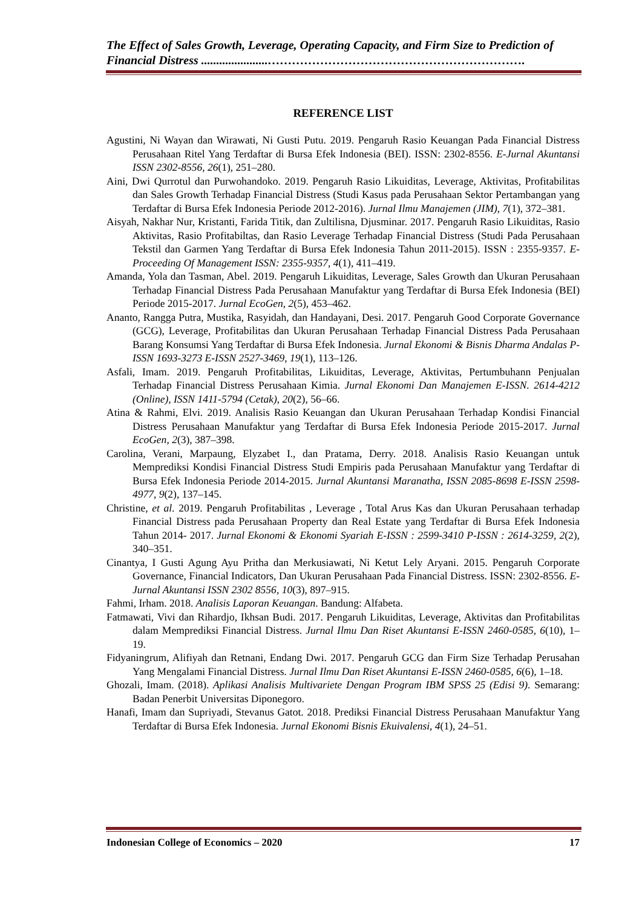The Effect of Sales Growth, Leverage, Operating Capacity, and Firm Size to Prediction of Financial Distress ......................……………………………………………………….
REFERENCE LIST
Agustini, Ni Wayan dan Wirawati, Ni Gusti Putu. 2019. Pengaruh Rasio Keuangan Pada Financial Distress Perusahaan Ritel Yang Terdaftar di Bursa Efek Indonesia (BEI). ISSN: 2302-8556. E-Jurnal Akuntansi ISSN 2302-8556, 26(1), 251–280.
Aini, Dwi Qurrotul dan Purwohandoko. 2019. Pengaruh Rasio Likuiditas, Leverage, Aktivitas, Profitabilitas dan Sales Growth Terhadap Financial Distress (Studi Kasus pada Perusahaan Sektor Pertambangan yang Terdaftar di Bursa Efek Indonesia Periode 2012-2016). Jurnal Ilmu Manajemen (JIM), 7(1), 372–381.
Aisyah, Nakhar Nur, Kristanti, Farida Titik, dan Zultilisna, Djusminar. 2017. Pengaruh Rasio Likuiditas, Rasio Aktivitas, Rasio Profitabiltas, dan Rasio Leverage Terhadap Financial Distress (Studi Pada Perusahaan Tekstil dan Garmen Yang Terdaftar di Bursa Efek Indonesia Tahun 2011-2015). ISSN : 2355-9357. E- Proceeding Of Management ISSN: 2355-9357, 4(1), 411–419.
Amanda, Yola dan Tasman, Abel. 2019. Pengaruh Likuiditas, Leverage, Sales Growth dan Ukuran Perusahaan Terhadap Financial Distress Pada Perusahaan Manufaktur yang Terdaftar di Bursa Efek Indonesia (BEI) Periode 2015-2017. Jurnal EcoGen, 2(5), 453–462.
Ananto, Rangga Putra, Mustika, Rasyidah, dan Handayani, Desi. 2017. Pengaruh Good Corporate Governance (GCG), Leverage, Profitabilitas dan Ukuran Perusahaan Terhadap Financial Distress Pada Perusahaan Barang Konsumsi Yang Terdaftar di Bursa Efek Indonesia. Jurnal Ekonomi & Bisnis Dharma Andalas P-ISSN 1693-3273 E-ISSN 2527-3469, 19(1), 113–126.
Asfali, Imam. 2019. Pengaruh Profitabilitas, Likuiditas, Leverage, Aktivitas, Pertumbuhann Penjualan Terhadap Financial Distress Perusahaan Kimia. Jurnal Ekonomi Dan Manajemen E-ISSN. 2614-4212 (Online), ISSN 1411-5794 (Cetak), 20(2), 56–66.
Atina & Rahmi, Elvi. 2019. Analisis Rasio Keuangan dan Ukuran Perusahaan Terhadap Kondisi Financial Distress Perusahaan Manufaktur yang Terdaftar di Bursa Efek Indonesia Periode 2015-2017. Jurnal EcoGen, 2(3), 387–398.
Carolina, Verani, Marpaung, Elyzabet I., dan Pratama, Derry. 2018. Analisis Rasio Keuangan untuk Memprediksi Kondisi Financial Distress Studi Empiris pada Perusahaan Manufaktur yang Terdaftar di Bursa Efek Indonesia Periode 2014-2015. Jurnal Akuntansi Maranatha, ISSN 2085-8698 E-ISSN 2598-4977, 9(2), 137–145.
Christine, et al. 2019. Pengaruh Profitabilitas , Leverage , Total Arus Kas dan Ukuran Perusahaan terhadap Financial Distress pada Perusahaan Property dan Real Estate yang Terdaftar di Bursa Efek Indonesia Tahun 2014- 2017. Jurnal Ekonomi & Ekonomi Syariah E-ISSN : 2599-3410 P-ISSN : 2614-3259, 2(2), 340–351.
Cinantya, I Gusti Agung Ayu Pritha dan Merkusiawati, Ni Ketut Lely Aryani. 2015. Pengaruh Corporate Governance, Financial Indicators, Dan Ukuran Perusahaan Pada Financial Distress. ISSN: 2302-8556. E-Jurnal Akuntansi ISSN 2302 8556, 10(3), 897–915.
Fahmi, Irham. 2018. Analisis Laporan Keuangan. Bandung: Alfabeta.
Fatmawati, Vivi dan Rihardjo, Ikhsan Budi. 2017. Pengaruh Likuiditas, Leverage, Aktivitas dan Profitabilitas dalam Memprediksi Financial Distress. Jurnal Ilmu Dan Riset Akuntansi E-ISSN 2460-0585, 6(10), 1–19.
Fidyaningrum, Alifiyah dan Retnani, Endang Dwi. 2017. Pengaruh GCG dan Firm Size Terhadap Perusahan Yang Mengalami Financial Distress. Jurnal Ilmu Dan Riset Akuntansi E-ISSN 2460-0585, 6(6), 1–18.
Ghozali, Imam. (2018). Aplikasi Analisis Multivariete Dengan Program IBM SPSS 25 (Edisi 9). Semarang: Badan Penerbit Universitas Diponegoro.
Hanafi, Imam dan Supriyadi, Stevanus Gatot. 2018. Prediksi Financial Distress Perusahaan Manufaktur Yang Terdaftar di Bursa Efek Indonesia. Jurnal Ekonomi Bisnis Ekuivalensi, 4(1), 24–51.
Indonesian College of Economics – 2020 17